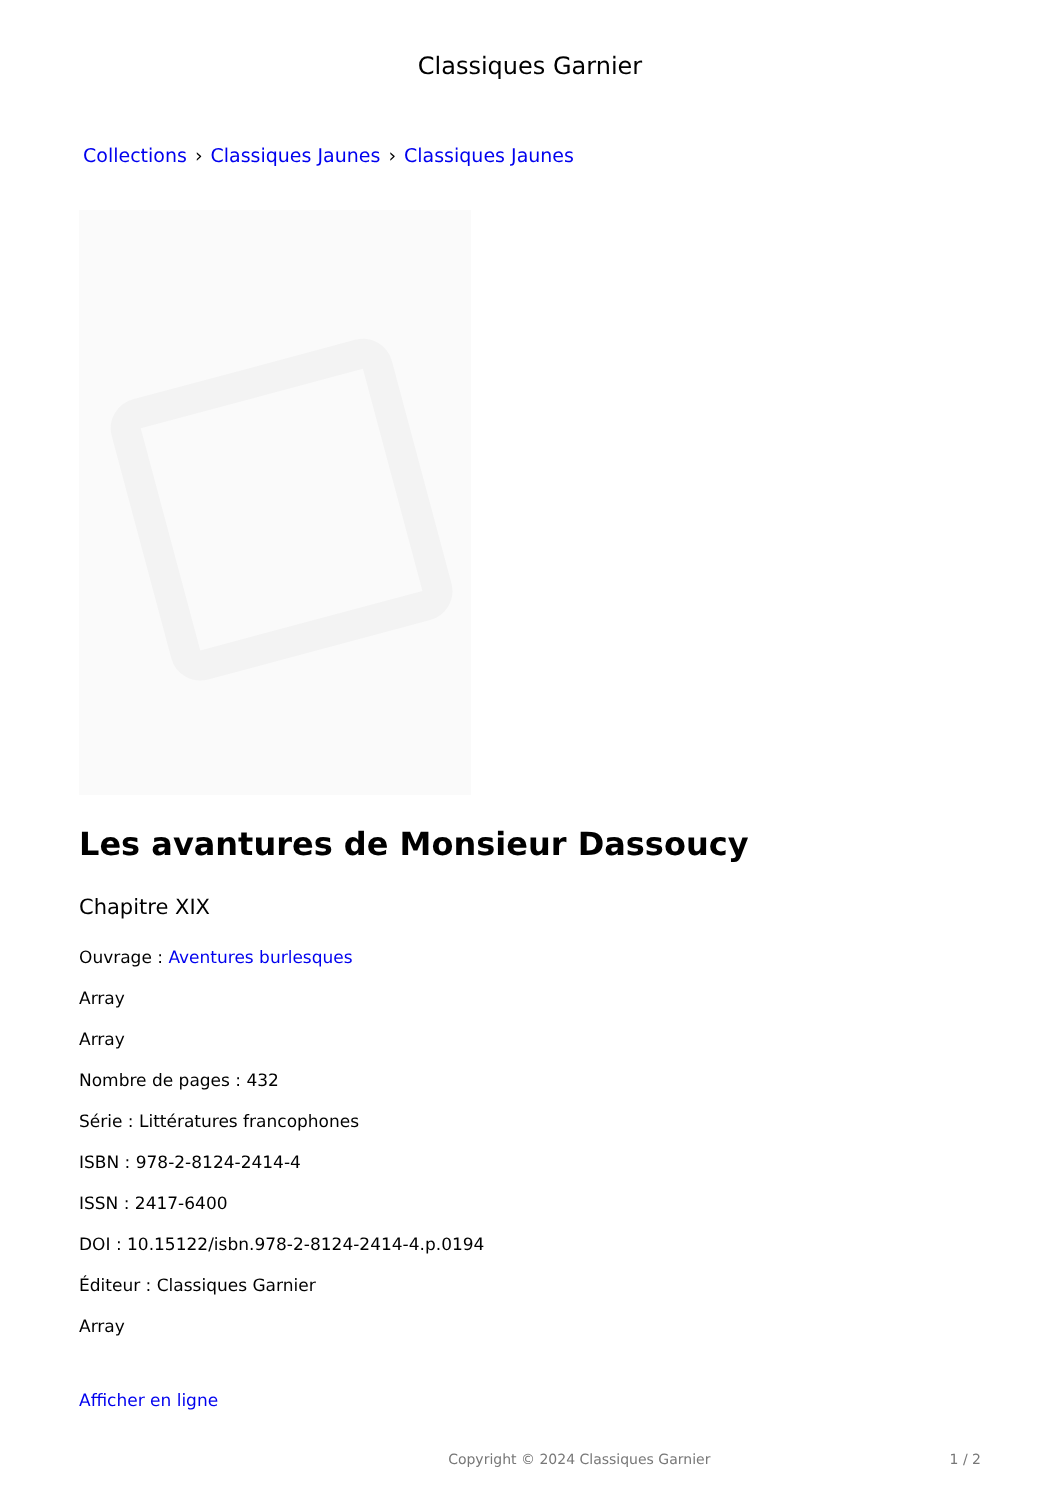Classiques Garnier
Collections › Classiques Jaunes › Classiques Jaunes
Les avantures de Monsieur Dassoucy
Chapitre XIX
Ouvrage : Aventures burlesques
Array
Array
Nombre de pages : 432
Série : Littératures francophones
ISBN : 978-2-8124-2414-4
ISSN : 2417-6400
DOI : 10.15122/isbn.978-2-8124-2414-4.p.0194
Éditeur : Classiques Garnier
Array
Afficher en ligne
Copyright © 2024 Classiques Garnier 1 / 2